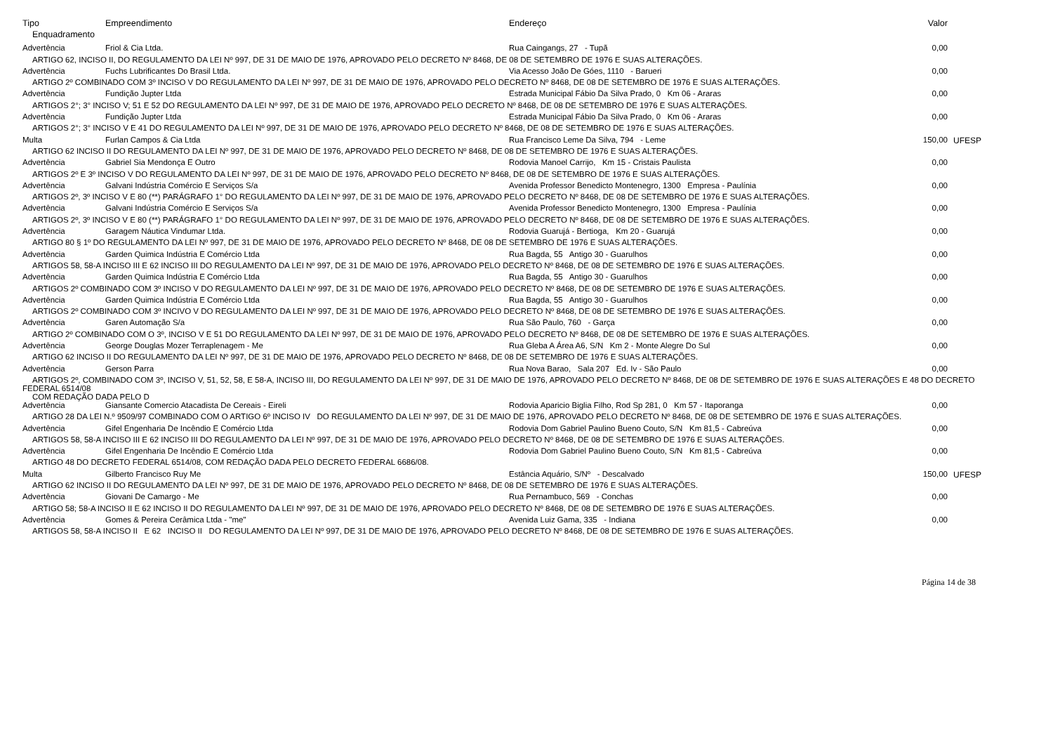| Tipo | Empreendimento | Endereço | Valor | |
| --- | --- | --- | --- | --- |
| Enquadramento | | | | |
| Advertência | Friol & Cia Ltda. | Rua Caingangs, 27 - Tupã | 0,00 | |
| ARTIGO 62, INCISO II, DO REGULAMENTO DA LEI Nº 997, DE 31 DE MAIO DE 1976, APROVADO PELO DECRETO Nº 8468, DE 08 DE SETEMBRO DE 1976 E SUAS ALTERAÇÕES. | | | | |
| Advertência | Fuchs Lubrificantes Do Brasil Ltda. | Via Acesso João De Góes, 1110 - Barueri | 0,00 | |
| ARTIGO 2º COMBINADO COM 3º INCISO V DO REGULAMENTO DA LEI Nº 997, DE 31 DE MAIO DE 1976, APROVADO PELO DECRETO Nº 8468, DE 08 DE SETEMBRO DE 1976 E SUAS ALTERAÇÕES. | | | | |
| Advertência | Fundição Jupter Ltda | Estrada Municipal Fábio Da Silva Prado, 0 Km 06 - Araras | 0,00 | |
| ARTIGOS 2°; 3° INCISO V; 51 E 52 DO REGULAMENTO DA LEI Nº 997, DE 31 DE MAIO DE 1976, APROVADO PELO DECRETO Nº 8468, DE 08 DE SETEMBRO DE 1976 E SUAS ALTERAÇÕES. | | | | |
| Advertência | Fundição Jupter Ltda | Estrada Municipal Fábio Da Silva Prado, 0 Km 06 - Araras | 0,00 | |
| ARTIGOS 2°; 3° INCISO V E 41 DO REGULAMENTO DA LEI Nº 997, DE 31 DE MAIO DE 1976, APROVADO PELO DECRETO Nº 8468, DE 08 DE SETEMBRO DE 1976 E SUAS ALTERAÇÕES. | | | | |
| Multa | Furlan Campos & Cia Ltda | Rua Francisco Leme Da Silva, 794 - Leme | 150,00 | UFESP |
| ARTIGO 62 INCISO II DO REGULAMENTO DA LEI Nº 997, DE 31 DE MAIO DE 1976, APROVADO PELO DECRETO Nº 8468, DE 08 DE SETEMBRO DE 1976 E SUAS ALTERAÇÕES. | | | | |
| Advertência | Gabriel Sia Mendonça E Outro | Rodovia Manoel Carrijo, Km 15 - Cristais Paulista | 0,00 | |
| ARTIGOS 2º E 3º INCISO V DO REGULAMENTO DA LEI Nº 997, DE 31 DE MAIO DE 1976, APROVADO PELO DECRETO Nº 8468, DE 08 DE SETEMBRO DE 1976 E SUAS ALTERAÇÕES. | | | | |
| Advertência | Galvani Indústria Comércio E Serviços S/a | Avenida Professor Benedicto Montenegro, 1300 Empresa - Paulínia | 0,00 | |
| ARTIGOS 2º, 3º INCISO V E 80 (**) PARÁGRAFO 1° DO REGULAMENTO DA LEI Nº 997, DE 31 DE MAIO DE 1976, APROVADO PELO DECRETO Nº 8468, DE 08 DE SETEMBRO DE 1976 E SUAS ALTERAÇÕES. | | | | |
| Advertência | Galvani Indústria Comércio E Serviços S/a | Avenida Professor Benedicto Montenegro, 1300 Empresa - Paulínia | 0,00 | |
| ARTIGOS 2º, 3º INCISO V E 80 (**) PARÁGRAFO 1° DO REGULAMENTO DA LEI Nº 997, DE 31 DE MAIO DE 1976, APROVADO PELO DECRETO Nº 8468, DE 08 DE SETEMBRO DE 1976 E SUAS ALTERAÇÕES. | | | | |
| Advertência | Garagem Náutica Vindumar Ltda. | Rodovia Guarujá - Bertioga, Km 20 - Guarujá | 0,00 | |
| ARTIGO 80 § 1º DO REGULAMENTO DA LEI Nº 997, DE 31 DE MAIO DE 1976, APROVADO PELO DECRETO Nº 8468, DE 08 DE SETEMBRO DE 1976 E SUAS ALTERAÇÕES. | | | | |
| Advertência | Garden Quimica Indústria E Comércio Ltda | Rua Bagda, 55 Antigo 30 - Guarulhos | 0,00 | |
| ARTIGOS 58, 58-A INCISO III E 62 INCISO III DO REGULAMENTO DA LEI Nº 997, DE 31 DE MAIO DE 1976, APROVADO PELO DECRETO Nº 8468, DE 08 DE SETEMBRO DE 1976 E SUAS ALTERAÇÕES. | | | | |
| Advertência | Garden Quimica Indústria E Comércio Ltda | Rua Bagda, 55 Antigo 30 - Guarulhos | 0,00 | |
| ARTIGOS 2º COMBINADO COM 3º INCISO V DO REGULAMENTO DA LEI Nº 997, DE 31 DE MAIO DE 1976, APROVADO PELO DECRETO Nº 8468, DE 08 DE SETEMBRO DE 1976 E SUAS ALTERAÇÕES. | | | | |
| Advertência | Garden Quimica Indústria E Comércio Ltda | Rua Bagda, 55 Antigo 30 - Guarulhos | 0,00 | |
| ARTIGOS 2º COMBINADO COM 3º INCIVO V DO REGULAMENTO DA LEI Nº 997, DE 31 DE MAIO DE 1976, APROVADO PELO DECRETO Nº 8468, DE 08 DE SETEMBRO DE 1976 E SUAS ALTERAÇÕES. | | | | |
| Advertência | Garen Automação S/a | Rua São Paulo, 760 - Garça | 0,00 | |
| ARTIGO 2º COMBINADO COM O 3º, INCISO V E 51 DO REGULAMENTO DA LEI Nº 997, DE 31 DE MAIO DE 1976, APROVADO PELO DECRETO Nº 8468, DE 08 DE SETEMBRO DE 1976 E SUAS ALTERAÇÕES. | | | | |
| Advertência | George Douglas Mozer Terraplenagem - Me | Rua Gleba A Área A6, S/N Km 2 - Monte Alegre Do Sul | 0,00 | |
| ARTIGO 62 INCISO II DO REGULAMENTO DA LEI Nº 997, DE 31 DE MAIO DE 1976, APROVADO PELO DECRETO Nº 8468, DE 08 DE SETEMBRO DE 1976 E SUAS ALTERAÇÕES. | | | | |
| Advertência | Gerson Parra | Rua Nova Barao, Sala 207 Ed. Iv - São Paulo | 0,00 | |
| ARTIGOS 2º, COMBINADO COM 3º, INCISO V, 51, 52, 58, E 58-A, INCISO III, DO REGULAMENTO DA LEI Nº 997, DE 31 DE MAIO DE 1976, APROVADO PELO DECRETO Nº 8468, DE 08 DE SETEMBRO DE 1976 E SUAS ALTERAÇÕES E 48 DO DECRETO FEDERAL 6514/08 COM REDAÇÃO DADA PELO D | | | | |
| Advertência | Giansante Comercio Atacadista De Cereais - Eireli | Rodovia Aparicio Biglia Filho, Rod Sp 281, 0 Km 57 - Itaporanga | 0,00 | |
| ARTIGO 28 DA LEI N.º 9509/97 COMBINADO COM O ARTIGO 6º INCISO IV DO REGULAMENTO DA LEI Nº 997, DE 31 DE MAIO DE 1976, APROVADO PELO DECRETO Nº 8468, DE 08 DE SETEMBRO DE 1976 E SUAS ALTERAÇÕES. | | | | |
| Advertência | Gifel Engenharia De Incêndio E Comércio Ltda | Rodovia Dom Gabriel Paulino Bueno Couto, S/N Km 81,5 - Cabreúva | 0,00 | |
| ARTIGOS 58, 58-A INCISO III E 62 INCISO III DO REGULAMENTO DA LEI Nº 997, DE 31 DE MAIO DE 1976, APROVADO PELO DECRETO Nº 8468, DE 08 DE SETEMBRO DE 1976 E SUAS ALTERAÇÕES. | | | | |
| Advertência | Gifel Engenharia De Incêndio E Comércio Ltda | Rodovia Dom Gabriel Paulino Bueno Couto, S/N Km 81,5 - Cabreúva | 0,00 | |
| ARTIGO 48 DO DECRETO FEDERAL 6514/08, COM REDAÇÃO DADA PELO DECRETO FEDERAL 6686/08. | | | | |
| Multa | Gilberto Francisco Ruy Me | Estância Aquário, S/Nº - Descalvado | 150,00 | UFESP |
| ARTIGO 62 INCISO II DO REGULAMENTO DA LEI Nº 997, DE 31 DE MAIO DE 1976, APROVADO PELO DECRETO Nº 8468, DE 08 DE SETEMBRO DE 1976 E SUAS ALTERAÇÕES. | | | | |
| Advertência | Giovani De Camargo - Me | Rua Pernambuco, 569 - Conchas | 0,00 | |
| ARTIGO 58; 58-A INCISO II E 62 INCISO II DO REGULAMENTO DA LEI Nº 997, DE 31 DE MAIO DE 1976, APROVADO PELO DECRETO Nº 8468, DE 08 DE SETEMBRO DE 1976 E SUAS ALTERAÇÕES. | | | | |
| Advertência | Gomes & Pereira Cerâmica Ltda - "me" | Avenida Luiz Gama, 335 - Indiana | 0,00 | |
| ARTIGOS 58, 58-A INCISO II E 62 INCISO II DO REGULAMENTO DA LEI Nº 997, DE 31 DE MAIO DE 1976, APROVADO PELO DECRETO Nº 8468, DE 08 DE SETEMBRO DE 1976 E SUAS ALTERAÇÕES. | | | | |
Página 14 de 38